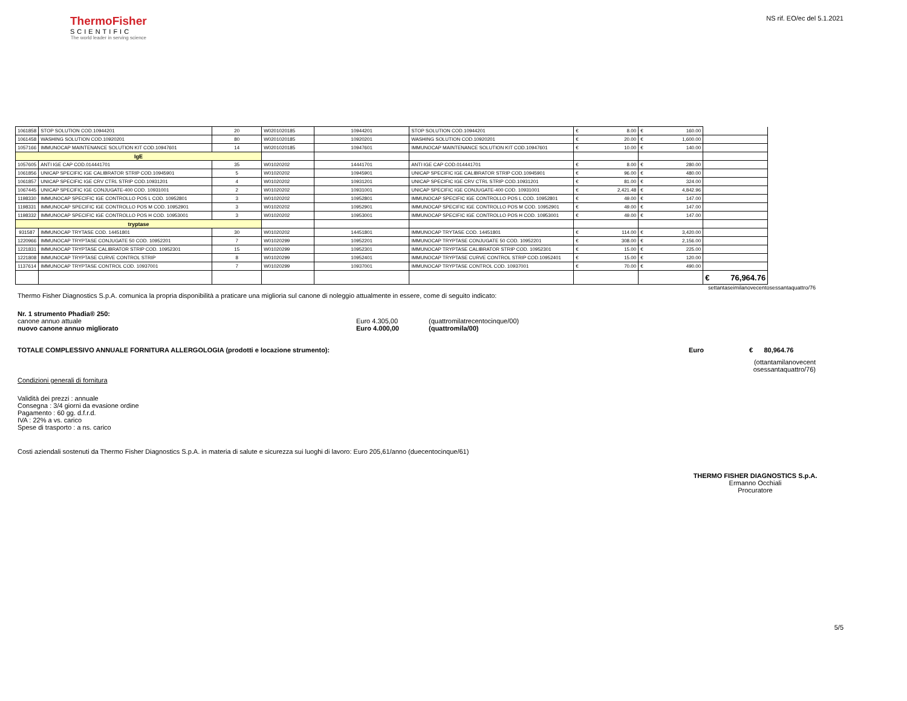ThermoFisher
SCIENTIFIC
The world leader in serving science
NS rif. EO/ec del 5.1.2021
| 1061858 | STOP SOLUTION COD.10944201 | 20 | W0201020185 | 10944201 | STOP SOLUTION COD.10944201 | € 8.00 | € 160.00 | |
| 1061458 | WASHING SOLUTION COD.10920201 | 80 | W0201020185 | 10920201 | WASHING SOLUTION COD.10920201 | € 20.00 | € 1,600.00 | |
| 1057166 | IMMUNOCAP MAINTENANCE SOLUTION KIT COD.10947601 | 14 | W0201020185 | 10947601 | IMMUNOCAP MAINTENANCE SOLUTION KIT COD.10947601 | € 10.00 | € 140.00 | |
| IgE | | | | | | | | |
| 1057605 | ANTI IGE CAP COD.014441701 | 35 | W01020202 | 14441701 | ANTI IGE CAP COD.014441701 | € 8.00 | € 280.00 | |
| 1061856 | UNICAP SPECIFIC IGE CALIBRATOR STRIP COD.10945901 | 5 | W01020202 | 10945901 | UNICAP SPECIFIC IGE CALIBRATOR STRIP COD.10945901 | € 96.00 | € 480.00 | |
| 1061857 | UNICAP SPECIFIC IGE CRV CTRL STRIP COD.10931201 | 4 | W01020202 | 10931201 | UNICAP SPECIFIC IGE CRV CTRL STRIP COD.10931201 | € 81.00 | € 324.00 | |
| 1067445 | UNICAP SPECIFIC IGE CONJUGATE-400 COD. 10931001 | 2 | W01020202 | 10931001 | UNICAP SPECIFIC IGE CONJUGATE-400 COD. 10931001 | € 2,421.48 | € 4,842.96 | |
| 1198330 | IMMUNOCAP SPECIFIC IGE CONTROLLO POS L COD. 10952801 | 3 | W01020202 | 10952801 | IMMUNOCAP SPECIFIC IGE CONTROLLO POS L COD. 10952801 | € 49.00 | € 147.00 | |
| 1198331 | IMMUNOCAP SPECIFIC IGE CONTROLLO POS M COD. 10952901 | 3 | W01020202 | 10952901 | IMMUNOCAP SPECIFIC IGE CONTROLLO POS M COD. 10952901 | € 49.00 | € 147.00 | |
| 1198332 | IMMUNOCAP SPECIFIC IGE CONTROLLO POS H COD. 10953001 | 3 | W01020202 | 10953001 | IMMUNOCAP SPECIFIC IGE CONTROLLO POS H COD. 10953001 | € 49.00 | € 147.00 | |
| tryptase | | | | | | | | |
| 931587 | IMMUNOCAP TRYTASE COD. 14451801 | 30 | W01020202 | 14451801 | IMMUNOCAP TRYTASE COD. 14451801 | € 114.00 | € 3,420.00 | |
| 1220966 | IMMUNOCAP TRYPTASE CONJUGATE 50 COD. 10952201 | 7 | W01020299 | 10952201 | IMMUNOCAP TRYPTASE CONJUGATE 50 COD. 10952201 | € 308.00 | € 2,156.00 | |
| 1221831 | IMMUNOCAP TRYPTASE CALIBRATOR STRIP COD. 10952301 | 15 | W01020299 | 10952301 | IMMUNOCAP TRYPTASE CALIBRATOR STRIP COD. 10952301 | € 15.00 | € 225.00 | |
| 1221808 | IMMUNOCAP TRYPTASE CURVE CONTROL STRIP | 8 | W01020299 | 10952401 | IMMUNOCAP TRYPTASE CURVE CONTROL STRIP COD.10952401 | € 15.00 | € 120.00 | |
| 1137614 | IMMUNOCAP TRYPTASE CONTROL COD. 10937001 | 7 | W01020299 | 10937001 | IMMUNOCAP TRYPTASE CONTROL COD. 10937001 | € 70.00 | € 490.00 | |
| | | | | | | | | € 76,964.76 |
settantaseimilanovecentosessantaquattro/76
Thermo Fisher Diagnostics S.p.A. comunica la propria disponibilità a praticare una miglioria sul canone di noleggio attualmente in essere, come di seguito indicato:
Nr. 1 strumento Phadia® 250:
canone annuo attuale Euro 4.305,00 (quattromilatrecentocinque/00)
nuovo canone annuo migliorato Euro 4.000,00 (quattromila/00)
TOTALE COMPLESSIVO ANNUALE FORNITURA ALLERGOLOGIA (prodotti e locazione strumento): Euro € 80,964.76
(ottantamilanovecent
osessantaquattro/76)
Condizioni generali di fornitura
Validità dei prezzi : annuale
Consegna : 3/4 giorni da evasione ordine
Pagamento : 60 gg. d.f.r.d.
IVA : 22% a vs. carico
Spese di trasporto : a ns. carico
Costi aziendali sostenuti da Thermo Fisher Diagnostics S.p.A. in materia di salute e sicurezza sui luoghi di lavoro: Euro 205,61/anno (duecentocinque/61)
THERMO FISHER DIAGNOSTICS S.p.A.
Ermanno Occhiali
Procuratore
5/5